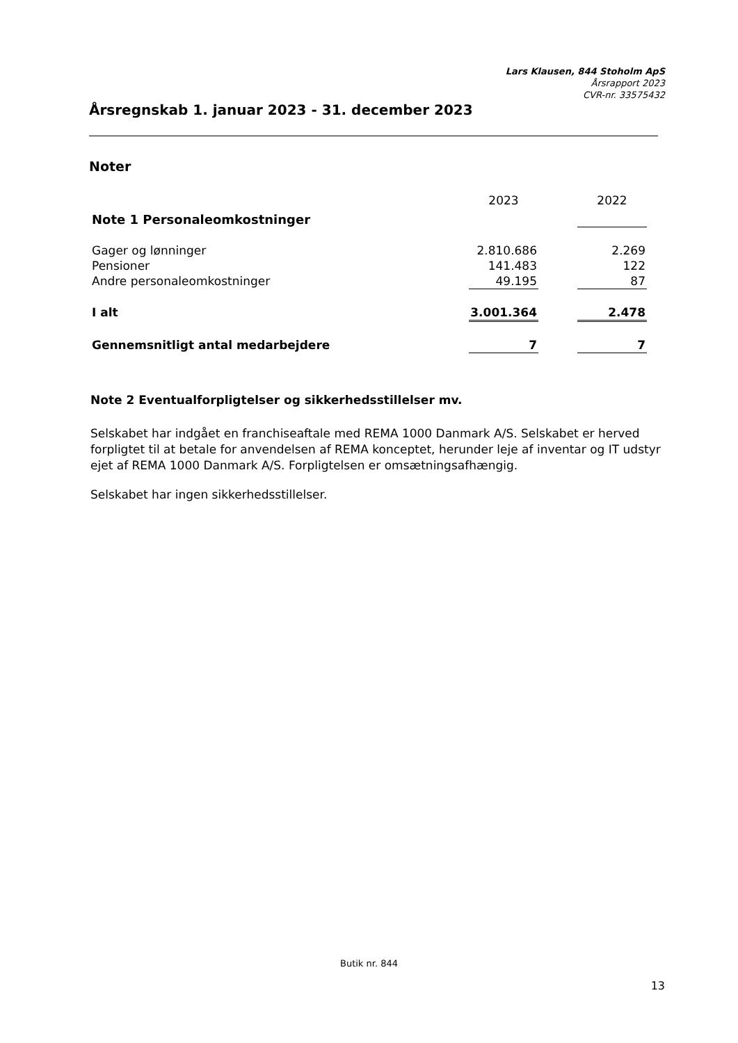Lars Klausen, 844 Stoholm ApS
Årsrapport 2023
CVR-nr. 33575432
Årsregnskab 1. januar 2023 - 31. december 2023
Noter
| Note 1 Personaleomkostninger | 2023 | | 2022 |
| Gager og lønninger | 2.810.686 | | 2.269 |
| Pensioner | 141.483 | | 122 |
| Andre personaleomkostninger | 49.195 | | 87 |
| I alt | 3.001.364 | | 2.478 |
| Gennemsnitligt antal medarbejdere | 7 | | 7 |
Note 2 Eventualforpligtelser og sikkerhedsstillelser mv.
Selskabet har indgået en franchiseaftale med REMA 1000 Danmark A/S. Selskabet er herved forpligtet til at betale for anvendelsen af REMA konceptet, herunder leje af inventar og IT udstyr ejet af REMA 1000 Danmark A/S. Forpligtelsen er omsætningsafhængig.
Selskabet har ingen sikkerhedsstillelser.
Butik nr. 844
13